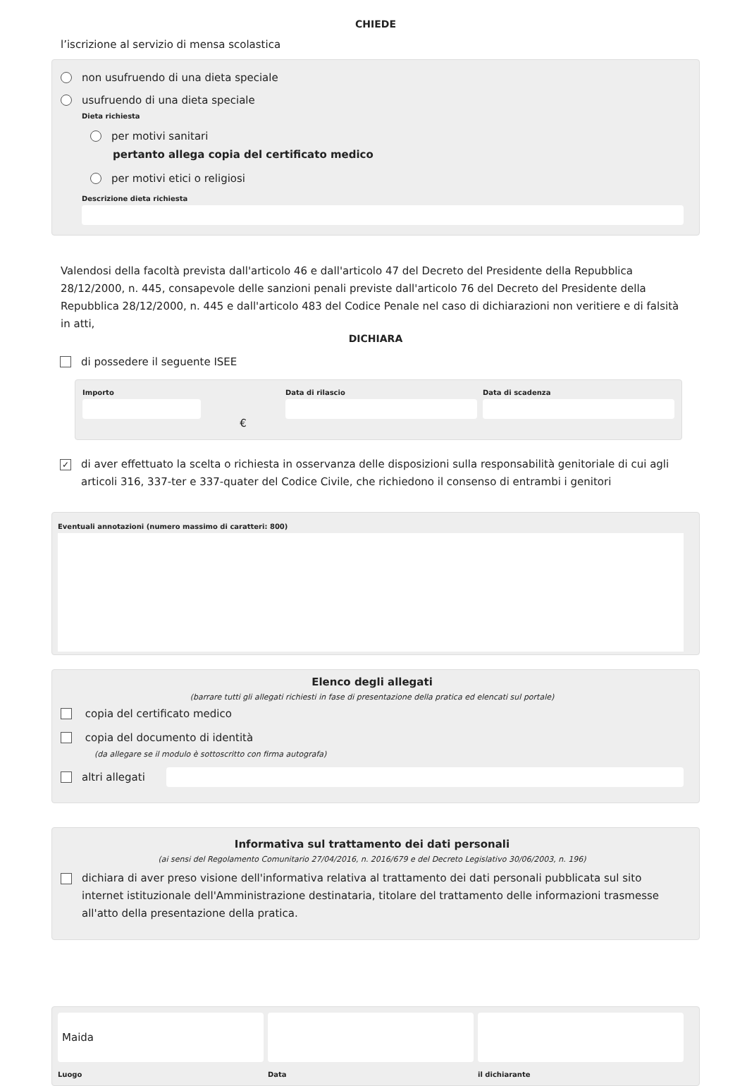CHIEDE
l’iscrizione al servizio di mensa scolastica
non usufruendo di una dieta speciale
usufruendo di una dieta speciale
Dieta richiesta
per motivi sanitari
pertanto allega copia del certificato medico
per motivi etici o religiosi
Descrizione dieta richiesta
Valendosi della facoltà prevista dall'articolo 46 e dall'articolo 47 del Decreto del Presidente della Repubblica 28/12/2000, n. 445, consapevole delle sanzioni penali previste dall'articolo 76 del Decreto del Presidente della Repubblica 28/12/2000, n. 445 e dall'articolo 483 del Codice Penale nel caso di dichiarazioni non veritiere e di falsità in atti,
DICHIARA
di possedere il seguente ISEE
Importo
€
Data di rilascio Data di scadenza
✓ di aver effettuato la scelta o richiesta in osservanza delle disposizioni sulla responsabilità genitoriale di cui agli articoli 316, 337-ter e 337-quater del Codice Civile, che richiedono il consenso di entrambi i genitori
Eventuali annotazioni (numero massimo di caratteri: 800)
Elenco degli allegati
(barrare tutti gli allegati richiesti in fase di presentazione della pratica ed elencati sul portale)
copia del certificato medico
copia del documento di identità
(da allegare se il modulo è sottoscritto con firma autografa)
altri allegati
Informativa sul trattamento dei dati personali
(ai sensi del Regolamento Comunitario 27/04/2016, n. 2016/679 e del Decreto Legislativo 30/06/2003, n. 196)
dichiara di aver preso visione dell'informativa relativa al trattamento dei dati personali pubblicata sul sito internet istituzionale dell'Amministrazione destinataria, titolare del trattamento delle informazioni trasmesse all'atto della presentazione della pratica.
Maida
Luogo
Data il dichiarante